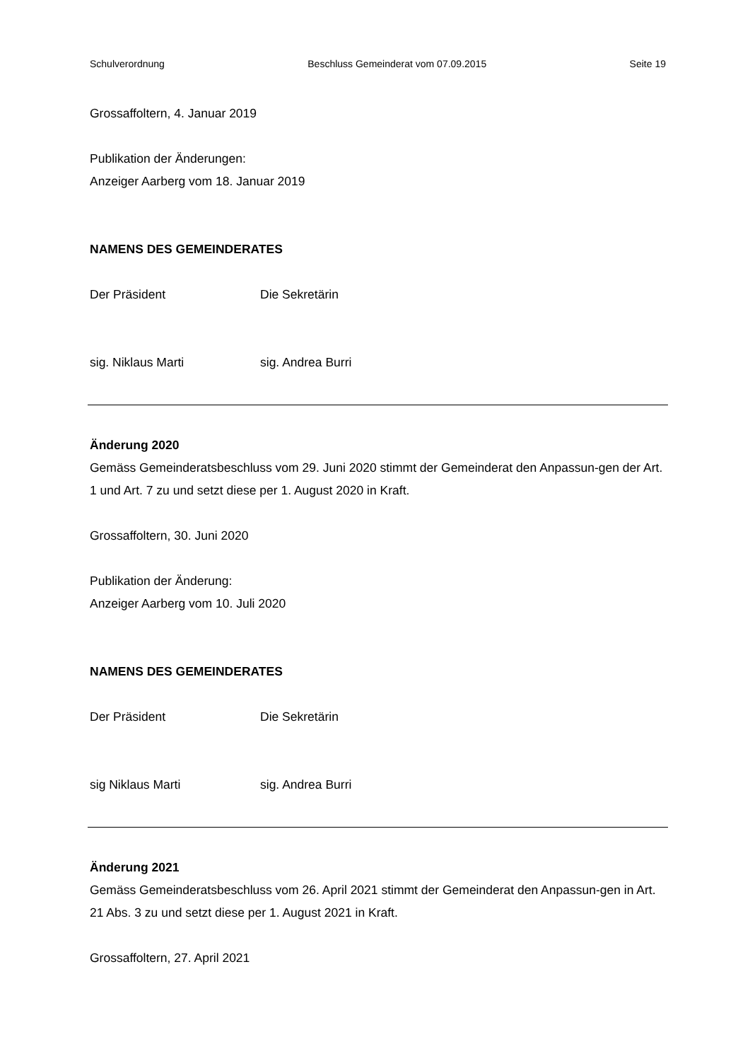Schulverordnung Beschluss Gemeinderat vom 07.09.2015 Seite 19
Grossaffoltern, 4. Januar 2019
Publikation der Änderungen:
Anzeiger Aarberg vom 18. Januar 2019
NAMENS DES GEMEINDERATES
Der Präsident Die Sekretärin
sig. Niklaus Marti sig. Andrea Burri
Änderung 2020
Gemäss Gemeinderatsbeschluss vom 29. Juni 2020 stimmt der Gemeinderat den Anpassun-gen der Art. 1 und Art. 7 zu und setzt diese per 1. August 2020 in Kraft.
Grossaffoltern, 30. Juni 2020
Publikation der Änderung:
Anzeiger Aarberg vom 10. Juli 2020
NAMENS DES GEMEINDERATES
Der Präsident Die Sekretärin
sig Niklaus Marti sig. Andrea Burri
Änderung 2021
Gemäss Gemeinderatsbeschluss vom 26. April 2021 stimmt der Gemeinderat den Anpassun-gen in Art. 21 Abs. 3 zu und setzt diese per 1. August 2021 in Kraft.
Grossaffoltern, 27. April 2021